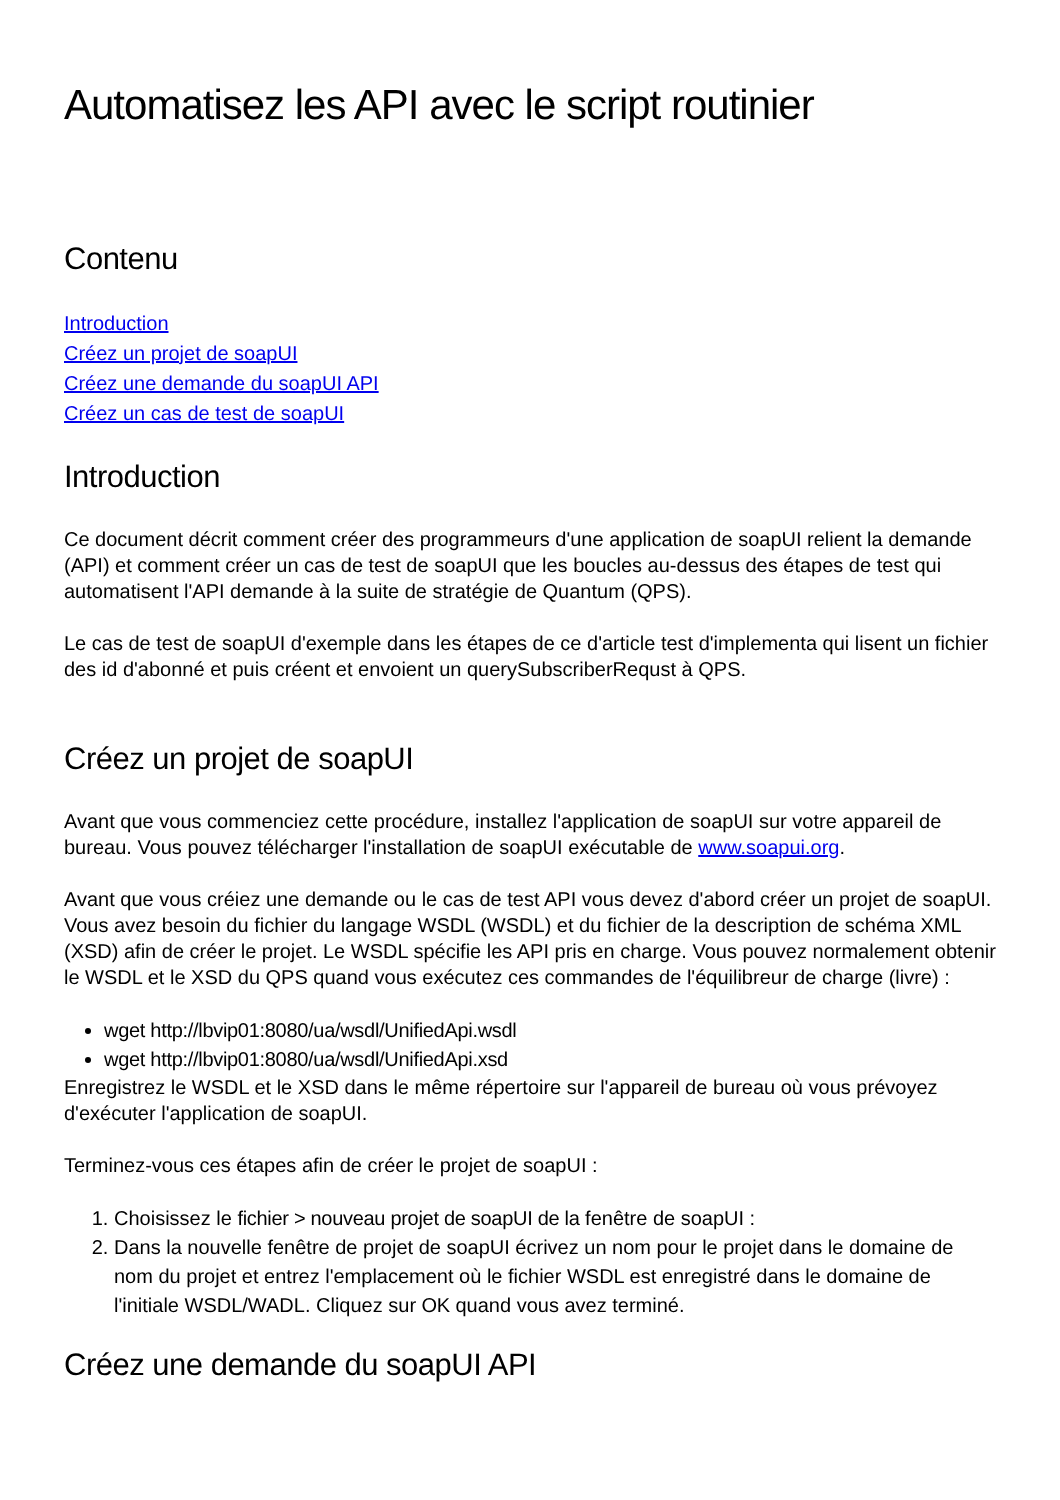Automatisez les API avec le script routinier
Contenu
Introduction
Créez un projet de soapUI
Créez une demande du soapUI API
Créez un cas de test de soapUI
Introduction
Ce document décrit comment créer des programmeurs d'une application de soapUI relient la demande (API) et comment créer un cas de test de soapUI que les boucles au-dessus des étapes de test qui automatisent l'API demande à la suite de stratégie de Quantum (QPS).
Le cas de test de soapUI d'exemple dans les étapes de ce d'article test d'implementa qui lisent un fichier des id d'abonné et puis créent et envoient un querySubscriberRequst à QPS.
Créez un projet de soapUI
Avant que vous commenciez cette procédure, installez l'application de soapUI sur votre appareil de bureau. Vous pouvez télécharger l'installation de soapUI exécutable de www.soapui.org.
Avant que vous créiez une demande ou le cas de test API vous devez d'abord créer un projet de soapUI. Vous avez besoin du fichier du langage WSDL (WSDL) et du fichier de la description de schéma XML (XSD) afin de créer le projet. Le WSDL spécifie les API pris en charge. Vous pouvez normalement obtenir le WSDL et le XSD du QPS quand vous exécutez ces commandes de l'équilibreur de charge (livre) :
wget http://lbvip01:8080/ua/wsdl/UnifiedApi.wsdl
wget http://lbvip01:8080/ua/wsdl/UnifiedApi.xsd
Enregistrez le WSDL et le XSD dans le même répertoire sur l'appareil de bureau où vous prévoyez d'exécuter l'application de soapUI.
Terminez-vous ces étapes afin de créer le projet de soapUI :
1. Choisissez le fichier > nouveau projet de soapUI de la fenêtre de soapUI :
2. Dans la nouvelle fenêtre de projet de soapUI écrivez un nom pour le projet dans le domaine de nom du projet et entrez l'emplacement où le fichier WSDL est enregistré dans le domaine de l'initiale WSDL/WADL. Cliquez sur OK quand vous avez terminé.
Créez une demande du soapUI API